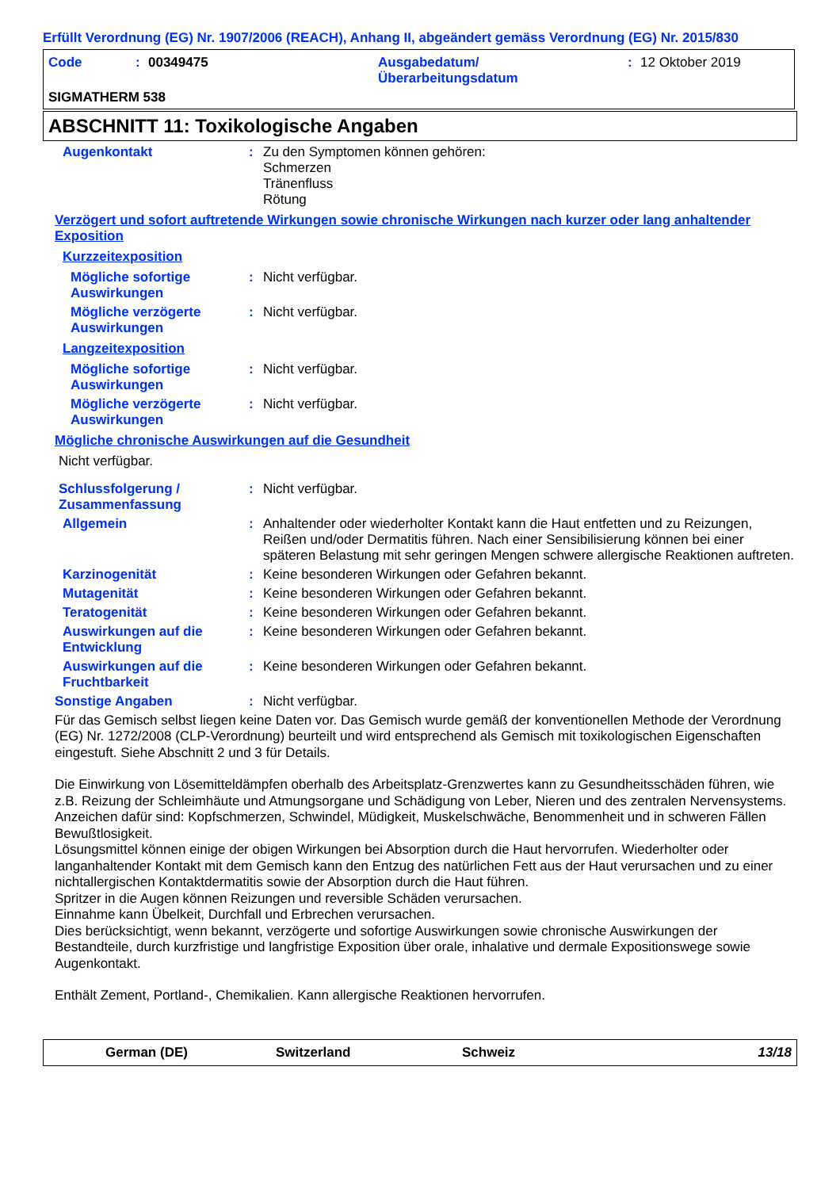Erfüllt Verordnung (EG) Nr. 1907/2006 (REACH), Anhang II, abgeändert gemäss Verordnung (EG) Nr. 2015/830
Code: 00349475 Ausgabedatum/
Überarbeitungsdatum: 12 Oktober 2019
SIGMATHERM 538
ABSCHNITT 11: Toxikologische Angaben
Augenkontakt: Zu den Symptomen können gehören:
Schmerzen
Tränenfluss
Rötung
Verzögert und sofort auftretende Wirkungen sowie chronische Wirkungen nach kurzer oder lang anhaltender Exposition
Kurzzeitexposition
Mögliche sofortige Auswirkungen: Nicht verfügbar.
Mögliche verzögerte Auswirkungen: Nicht verfügbar.
Langzeitexposition
Mögliche sofortige Auswirkungen: Nicht verfügbar.
Mögliche verzögerte Auswirkungen: Nicht verfügbar.
Mögliche chronische Auswirkungen auf die Gesundheit
Nicht verfügbar.
Schlussfolgerung / Zusammenfassung: Nicht verfügbar.
Allgemein: Anhaltender oder wiederholter Kontakt kann die Haut entfetten und zu Reizungen, Reißen und/oder Dermatitis führen. Nach einer Sensibilisierung können bei einer späteren Belastung mit sehr geringen Mengen schwere allergische Reaktionen auftreten.
Karzinogenität: Keine besonderen Wirkungen oder Gefahren bekannt.
Mutagenität: Keine besonderen Wirkungen oder Gefahren bekannt.
Teratogenität: Keine besonderen Wirkungen oder Gefahren bekannt.
Auswirkungen auf die Entwicklung: Keine besonderen Wirkungen oder Gefahren bekannt.
Auswirkungen auf die Fruchtbarkeit: Keine besonderen Wirkungen oder Gefahren bekannt.
Sonstige Angaben: Nicht verfügbar.
Für das Gemisch selbst liegen keine Daten vor. Das Gemisch wurde gemäß der konventionellen Methode der Verordnung (EG) Nr. 1272/2008 (CLP-Verordnung) beurteilt und wird entsprechend als Gemisch mit toxikologischen Eigenschaften eingestuft. Siehe Abschnitt 2 und 3 für Details.
Die Einwirkung von Lösemitteldämpfen oberhalb des Arbeitsplatz-Grenzwertes kann zu Gesundheitsschäden führen, wie z.B. Reizung der Schleimhäute und Atmungsorgane und Schädigung von Leber, Nieren und des zentralen Nervensystems. Anzeichen dafür sind: Kopfschmerzen, Schwindel, Müdigkeit, Muskelschwäche, Benommenheit und in schweren Fällen Bewußtlosigkeit.
Lösungsmittel können einige der obigen Wirkungen bei Absorption durch die Haut hervorrufen. Wiederholter oder langanhaltender Kontakt mit dem Gemisch kann den Entzug des natürlichen Fett aus der Haut verursachen und zu einer nichtallergischen Kontaktdermatitis sowie der Absorption durch die Haut führen.
Spritzer in die Augen können Reizungen und reversible Schäden verursachen.
Einnahme kann Übelkeit, Durchfall und Erbrechen verursachen.
Dies berücksichtigt, wenn bekannt, verzögerte und sofortige Auswirkungen sowie chronische Auswirkungen der Bestandteile, durch kurzfristige und langfristige Exposition über orale, inhalative und dermale Expositionswege sowie Augenkontakt.
Enthält Zement, Portland-, Chemikalien. Kann allergische Reaktionen hervorrufen.
German (DE) Switzerland Schweiz 13/18